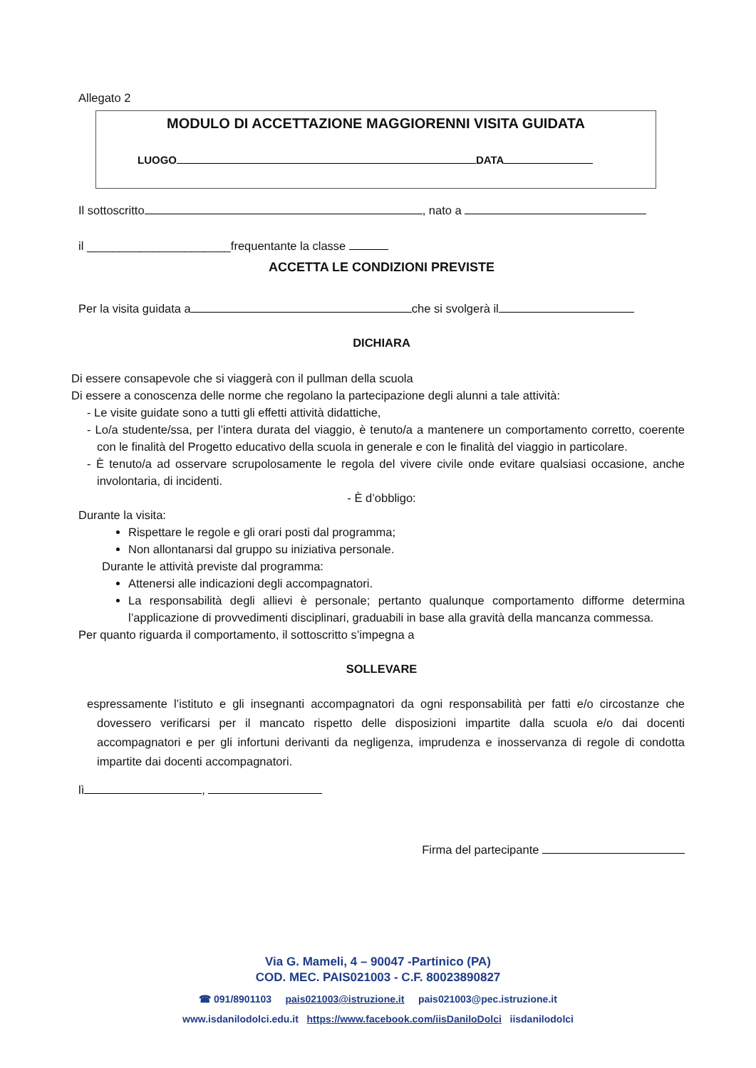Allegato 2
MODULO DI ACCETTAZIONE MAGGIORENNI VISITA GUIDATA
LUOGO DATA
Il sottoscritto , nato a
il ______________________frequentante la classe
ACCETTA LE CONDIZIONI PREVISTE
Per la visita guidata a che si svolgerà il
DICHIARA
Di essere consapevole che si viaggerà con il pullman della scuola
Di essere a conoscenza delle norme che regolano la partecipazione degli alunni a tale attività:
- Le visite guidate sono a tutti gli effetti attività didattiche,
- Lo/a studente/ssa, per l’intera durata del viaggio, è tenuto/a a mantenere un comportamento corretto, coerente con le finalità del Progetto educativo della scuola in generale e con le finalità del viaggio in particolare.
- È tenuto/a ad osservare scrupolosamente le regola del vivere civile onde evitare qualsiasi occasione, anche involontaria, di incidenti.
- È d’obbligo:
Durante la visita:
Rispettare le regole e gli orari posti dal programma;
Non allontanarsi dal gruppo su iniziativa personale.
Durante le attività previste dal programma:
Attenersi alle indicazioni degli accompagnatori.
La responsabilità degli allievi è personale; pertanto qualunque comportamento difforme determina l’applicazione di provvedimenti disciplinari, graduabili in base alla gravità della mancanza commessa.
Per quanto riguarda il comportamento, il sottoscritto s’impegna a
SOLLEVARE
espressamente l’istituto e gli insegnanti accompagnatori da ogni responsabilità per fatti e/o circostanze che dovessero verificarsi per il mancato rispetto delle disposizioni impartite dalla scuola e/o dai docenti accompagnatori e per gli infortuni derivanti da negligenza, imprudenza e inosservanza di regole di condotta impartite dai docenti accompagnatori.
lì ,
Firma del partecipante
Via G. Mameli, 4 – 90047 -Partinico (PA)
COD. MEC. PAIS021003 - C.F. 80023890827
☎ 091/8901103 pais021003@istruzione.it pais021003@pec.istruzione.it
www.isdanilodolci.edu.it https://www.facebook.com/iisDaniloDolci iisdanilodolci